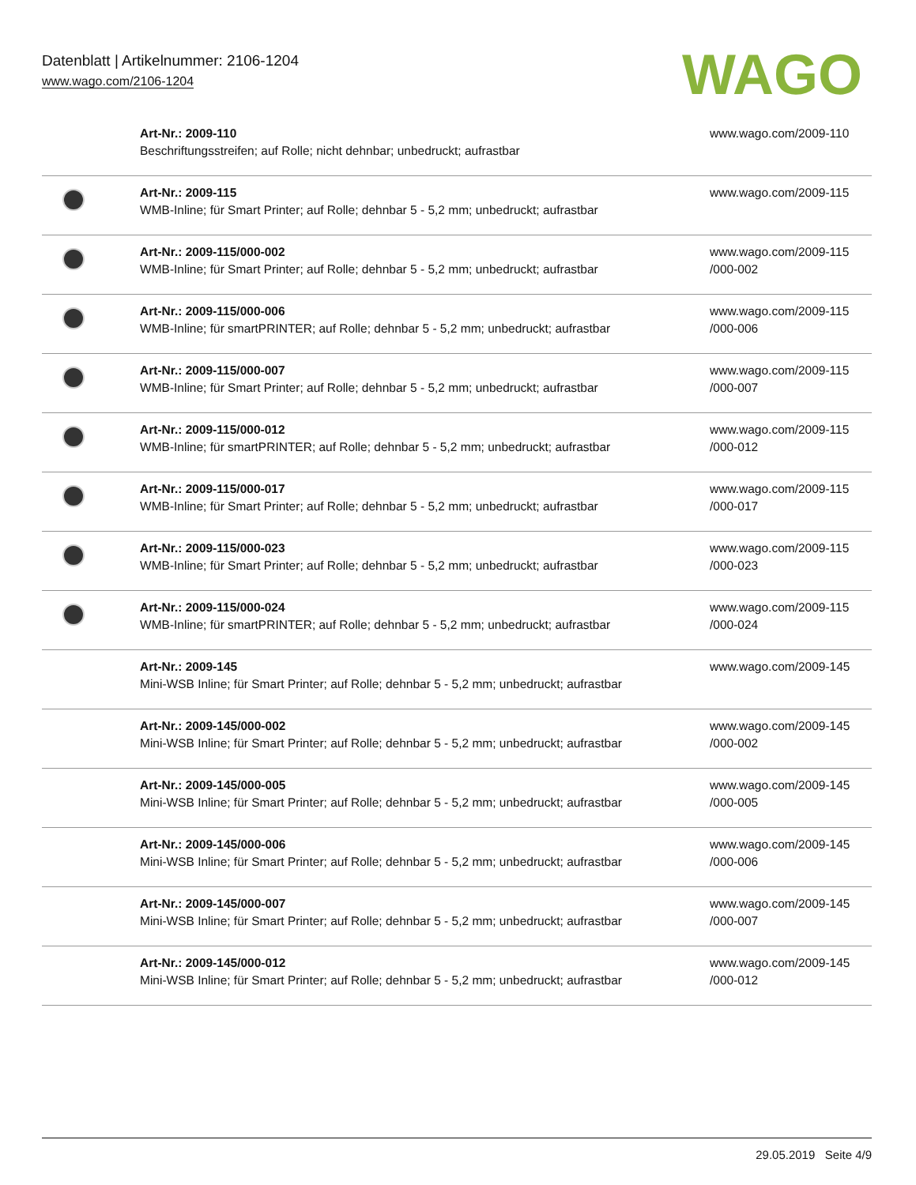Datenblatt | Artikelnummer: 2106-1204
www.wago.com/2106-1204
WAGO
| | Art-Nr.: 2009-110 Beschriftungsstreifen; auf Rolle; nicht dehnbar; unbedruckt; aufrastbar | www.wago.com/2009-110 |
| | Art-Nr.: 2009-115 WMB-Inline; für Smart Printer; auf Rolle; dehnbar 5 - 5,2 mm; unbedruckt; aufrastbar | www.wago.com/2009-115 |
| | Art-Nr.: 2009-115/000-002 WMB-Inline; für Smart Printer; auf Rolle; dehnbar 5 - 5,2 mm; unbedruckt; aufrastbar | www.wago.com/2009-115 /000-002 |
| | Art-Nr.: 2009-115/000-006 WMB-Inline; für smartPRINTER; auf Rolle; dehnbar 5 - 5,2 mm; unbedruckt; aufrastbar | www.wago.com/2009-115 /000-006 |
| | Art-Nr.: 2009-115/000-007 WMB-Inline; für Smart Printer; auf Rolle; dehnbar 5 - 5,2 mm; unbedruckt; aufrastbar | www.wago.com/2009-115 /000-007 |
| | Art-Nr.: 2009-115/000-012 WMB-Inline; für smartPRINTER; auf Rolle; dehnbar 5 - 5,2 mm; unbedruckt; aufrastbar | www.wago.com/2009-115 /000-012 |
| | Art-Nr.: 2009-115/000-017 WMB-Inline; für Smart Printer; auf Rolle; dehnbar 5 - 5,2 mm; unbedruckt; aufrastbar | www.wago.com/2009-115 /000-017 |
| | Art-Nr.: 2009-115/000-023 WMB-Inline; für Smart Printer; auf Rolle; dehnbar 5 - 5,2 mm; unbedruckt; aufrastbar | www.wago.com/2009-115 /000-023 |
| | Art-Nr.: 2009-115/000-024 WMB-Inline; für smartPRINTER; auf Rolle; dehnbar 5 - 5,2 mm; unbedruckt; aufrastbar | www.wago.com/2009-115 /000-024 |
| | Art-Nr.: 2009-145 Mini-WSB Inline; für Smart Printer; auf Rolle; dehnbar 5 - 5,2 mm; unbedruckt; aufrastbar | www.wago.com/2009-145 |
| | Art-Nr.: 2009-145/000-002 Mini-WSB Inline; für Smart Printer; auf Rolle; dehnbar 5 - 5,2 mm; unbedruckt; aufrastbar | www.wago.com/2009-145 /000-002 |
| | Art-Nr.: 2009-145/000-005 Mini-WSB Inline; für Smart Printer; auf Rolle; dehnbar 5 - 5,2 mm; unbedruckt; aufrastbar | www.wago.com/2009-145 /000-005 |
| | Art-Nr.: 2009-145/000-006 Mini-WSB Inline; für Smart Printer; auf Rolle; dehnbar 5 - 5,2 mm; unbedruckt; aufrastbar | www.wago.com/2009-145 /000-006 |
| | Art-Nr.: 2009-145/000-007 Mini-WSB Inline; für Smart Printer; auf Rolle; dehnbar 5 - 5,2 mm; unbedruckt; aufrastbar | www.wago.com/2009-145 /000-007 |
| | Art-Nr.: 2009-145/000-012 Mini-WSB Inline; für Smart Printer; auf Rolle; dehnbar 5 - 5,2 mm; unbedruckt; aufrastbar | www.wago.com/2009-145 /000-012 |
29.05.2019 Seite 4/9